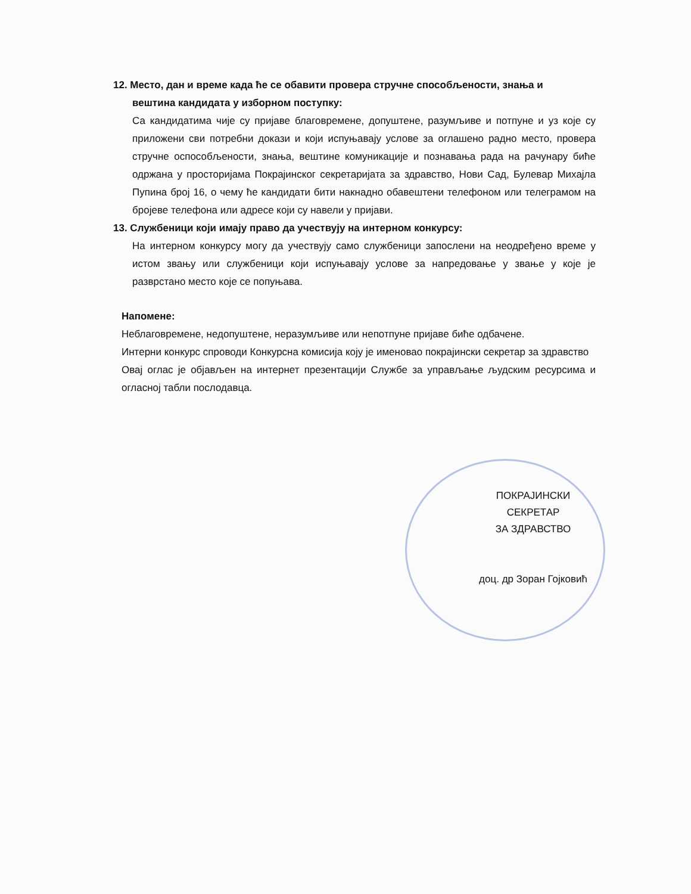12. Место, дан и време када ће се обавити провера стручне способљености, знања и
вештина кандидата у изборном поступку:
Са кандидатима чије су пријаве благовремене, допуштене, разумљиве и потпуне и уз које су приложени сви потребни докази и који испуњавају услове за оглашено радно место, провера стручне оспособљености, знања, вештине комуникације и познавања рада на рачунару биће одржана у просторијама Покрајинског секретаријата за здравство, Нови Сад, Булевар Михајла Пупина број 16, о чему ће кандидати бити накнадно обавештени телефоном или телеграмом на бројеве телефона или адресе који су навели у пријави.
13. Службеници који имају право да учествују на интерном конкурсу:
На интерном конкурсу могу да учествују само службеници запослени на неодређено време у истом звању или службеници који испуњавају услове за напредовање у звање у које је разврстано место које се попуњава.
Напомене:
Неблаговремене, недопуштене, неразумљиве или непотпуне пријаве биће одбачене.
Интерни конкурс спроводи Конкурсна комисија коју је именовао покрајински секретар за здравство
Овај оглас је објављен на интернет презентацији Службе за управљање људским ресурсима и огласној табли послодавца.
ПОКРАЈИНСКИ СЕКРЕТАР
ЗА ЗДРАВСТВО
доц. др Зоран Гојковић